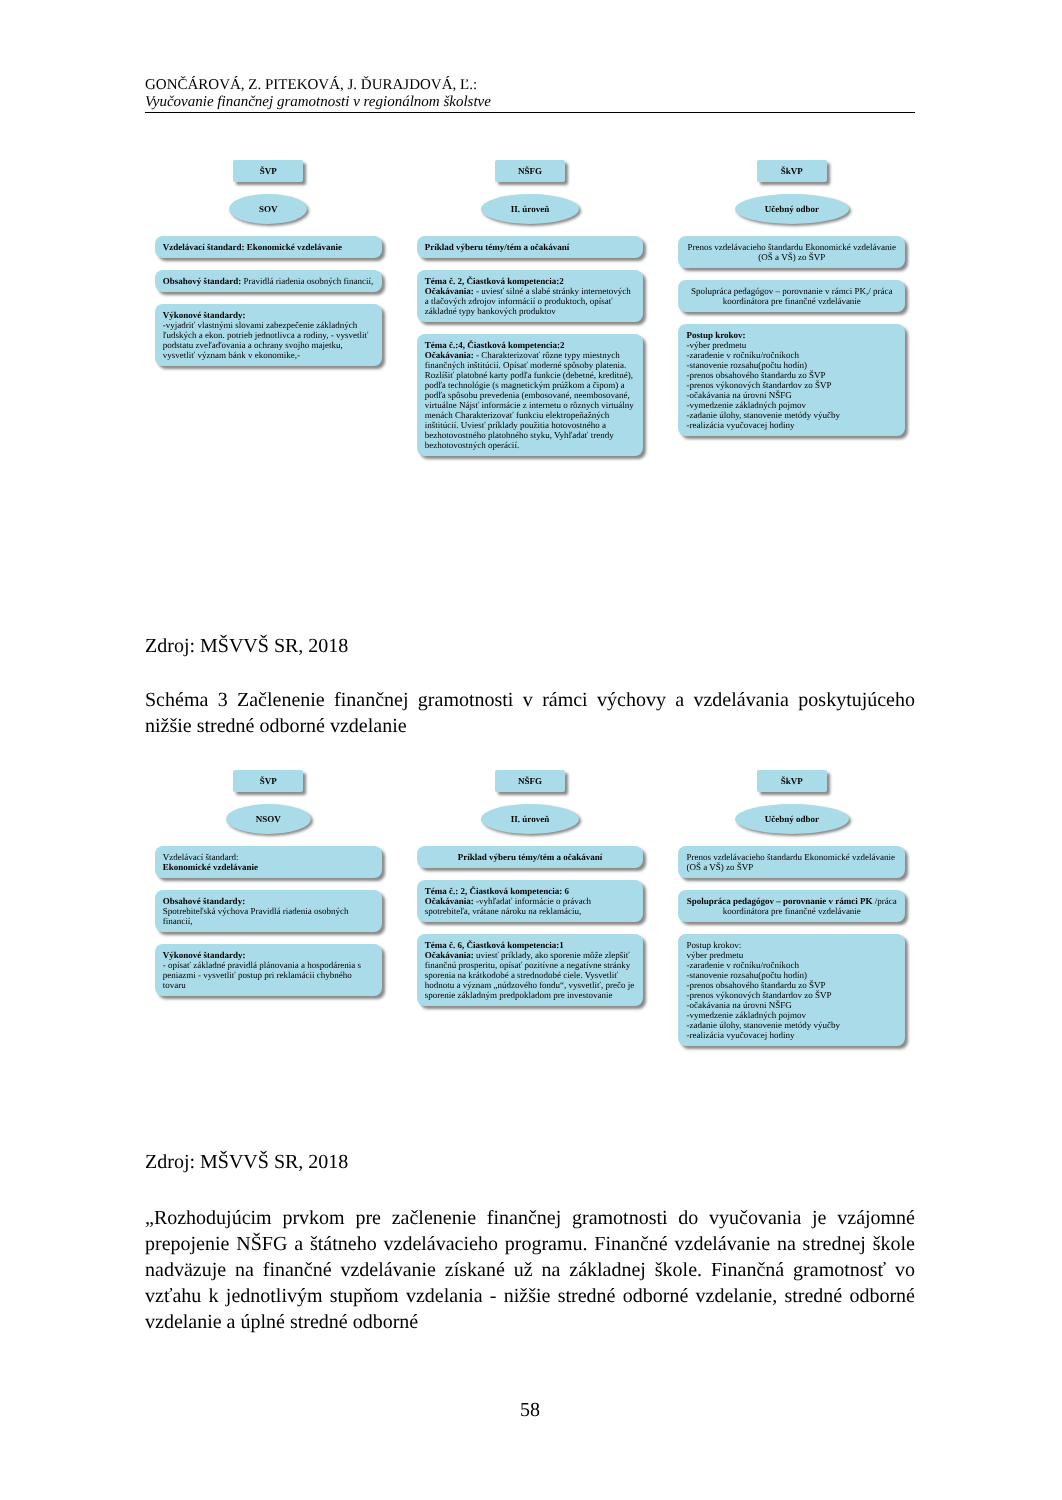GONČÁROVÁ, Z. PITEKOVÁ, J. ĎURAJDOVÁ, Ľ.:
Vyučovanie finančnej gramotnosti v regionálnom školstve
ŠVP
SOV
Vzdelávací štandard: Ekonomické vzdelávanie
Obsahový štandard: Pravidlá riadenia osobných financií,
Výkonové štandardy:
-vyjadriť vlastnými slovami zabezpečenie základných ľudských a ekon. potrieb jednotlivca a rodiny, - vysvetliť podstatu zveľaďovania a ochrany svojho majetku, vysvetliť význam bánk v ekonomike,-
NŠFG
II. úroveň
Príklad výberu témy/tém a očakávaní
Téma č. 2, Čiastková kompetencia:2
Očakávania: - uviesť silné a slabé stránky internetových a tlačových zdrojov informácií o produktoch, opísať základné typy bankových produktov
Téma č.:4, Čiastková kompetencia:2
Očakávania: - Charakterizovať rôzne typy miestnych finančných inštitúcií. Opísať moderné spôsoby platenia. Rozlíšiť platobné karty podľa funkcie (debetné, kreditné), podľa technológie (s magnetickým prúžkom a čipom) a podľa spôsobu prevedenia (embosované, neembosované, virtuálne Nájsť informácie z internetu o rôznych virtuálny menách Charakterizovať funkciu elektropeňažných inštitúcií. Uviesť príklady použitia hotovostného a bezhotovostného platobného styku, Vyhľadať trendy bezhotovostných operácií.
ŠkVP
Učebný odbor
Prenos vzdelávacieho štandardu Ekonomické vzdelávanie (OŠ a VŠ) zo ŠVP
Spolupráca pedagógov – porovnanie v rámci PK,/ práca koordinátora pre finančné vzdelávanie
Postup krokov:
-výber predmetu
-zaradenie v ročníku/ročníkoch
-stanovenie rozsahu(počtu hodín)
-prenos obsahového štandardu zo ŠVP
-prenos výkonových štandardov zo ŠVP
-očakávania na úrovni NŠFG
-vymedzenie základných pojmov
-zadanie úlohy, stanovenie metódy výučby
-realizácia vyučovacej hodiny
Zdroj: MŠVVŠ SR, 2018
Schéma 3 Začlenenie finančnej gramotnosti v rámci výchovy a vzdelávania poskytujúceho nižšie stredné odborné vzdelanie
ŠVP
NSOV
Vzdelávací štandard:
Ekonomické vzdelávanie
Obsahové štandardy:
Spotrebiteľská výchova Pravidlá riadenia osobných financií,
Výkonové štandardy:
- opísať základné pravidlá plánovania a hospodárenia s peniazmi - vysvetliť postup pri reklamácii chybného tovaru
NŠFG
II. úroveň
Príklad výberu témy/tém a očakávaní
Téma č.: 2, Čiastková kompetencia: 6
Očakávania: -vyhľadať informácie o právach spotrebiteľa, vrátane nároku na reklamáciu,
Téma č. 6, Čiastková kompetencia:1
Očakávania: uviesť príklady, ako sporenie môže zlepšiť finančnú prosperitu, opísať pozitívne a negatívne stránky sporenia na krátkodobé a strednodobé ciele. Vysvetliť hodnotu a význam „núdzového fondu“, vysvetliť, prečo je sporenie základným predpokladom pre investovanie
ŠkVP
Učebný odbor
Prenos vzdelávacieho štandardu Ekonomické vzdelávanie (OŠ a VŠ) zo ŠVP
Spolupráca pedagógov – porovnanie v rámci PK /práca koordinátora pre finančné vzdelávanie
Postup krokov:
výber predmetu
-zaradenie v ročníku/ročníkoch
-stanovenie rozsahu(počtu hodín)
-prenos obsahového štandardu zo ŠVP
-prenos výkonových štandardov zo ŠVP
-očakávania na úrovni NŠFG
-vymedzenie základných pojmov
-zadanie úlohy, stanovenie metódy výučby
-realizácia vyučovacej hodiny
Zdroj: MŠVVŠ SR, 2018
„Rozhodujúcim prvkom pre začlenenie finančnej gramotnosti do vyučovania je vzájomné prepojenie NŠFG a štátneho vzdelávacieho programu. Finančné vzdelávanie na strednej škole nadväzuje na finančné vzdelávanie získané už na základnej škole. Finančná gramotnosť vo vzťahu k jednotlivým stupňom vzdelania - nižšie stredné odborné vzdelanie, stredné odborné vzdelanie a úplné stredné odborné
58